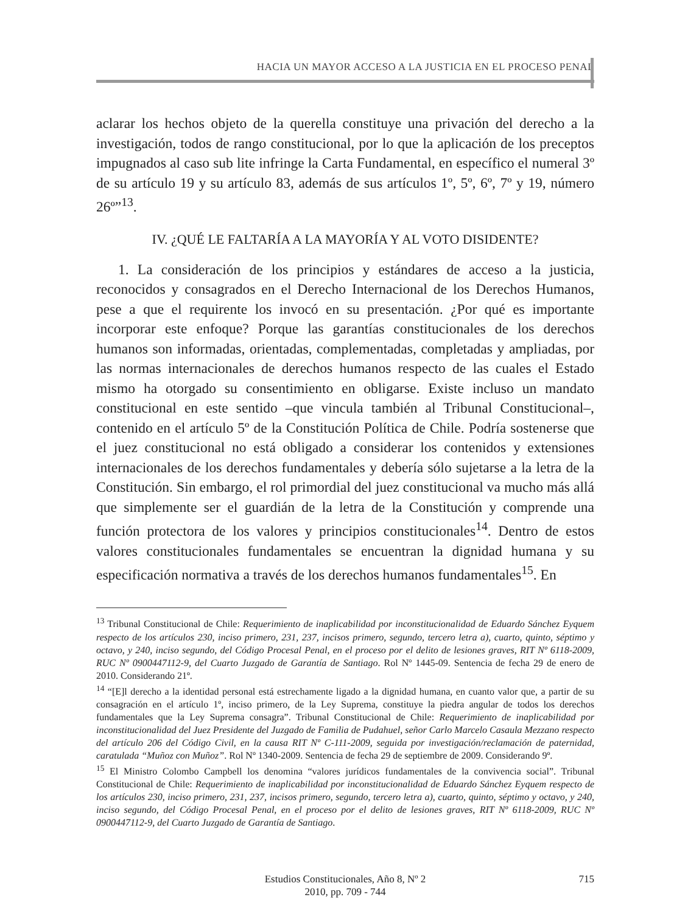HACIA UN MAYOR ACCESO A LA JUSTICIA EN EL PROCESO PENAL
aclarar los hechos objeto de la querella constituye una privación del derecho a la investigación, todos de rango constitucional, por lo que la aplicación de los preceptos impugnados al caso sub lite infringe la Carta Fundamental, en específico el numeral 3º de su artículo 19 y su artículo 83, además de sus artículos 1º, 5º, 6º, 7º y 19, número 26º”<sup>13</sup>.
IV. ¿QUÉ LE FALTARÍA A LA MAYORÍA Y AL VOTO DISIDENTE?
1. La consideración de los principios y estándares de acceso a la justicia, reconocidos y consagrados en el Derecho Internacional de los Derechos Humanos, pese a que el requirente los invocó en su presentación. ¿Por qué es importante incorporar este enfoque? Porque las garantías constitucionales de los derechos humanos son informadas, orientadas, complementadas, completadas y ampliadas, por las normas internacionales de derechos humanos respecto de las cuales el Estado mismo ha otorgado su consentimiento en obligarse. Existe incluso un mandato constitucional en este sentido –que vincula también al Tribunal Constitucional–, contenido en el artículo 5º de la Constitución Política de Chile. Podría sostenerse que el juez constitucional no está obligado a considerar los contenidos y extensiones internacionales de los derechos fundamentales y debería sólo sujetarse a la letra de la Constitución. Sin embargo, el rol primordial del juez constitucional va mucho más allá que simplemente ser el guardián de la letra de la Constitución y comprende una función protectora de los valores y principios constitucionales<sup>14</sup>. Dentro de estos valores constitucionales fundamentales se encuentran la dignidad humana y su especificación normativa a través de los derechos humanos fundamentales<sup>15</sup>. En
<sup>13</sup> Tribunal Constitucional de Chile: Requerimiento de inaplicabilidad por inconstitucionalidad de Eduardo Sánchez Eyquem respecto de los artículos 230, inciso primero, 231, 237, incisos primero, segundo, tercero letra a), cuarto, quinto, séptimo y octavo, y 240, inciso segundo, del Código Procesal Penal, en el proceso por el delito de lesiones graves, RIT Nº 6118-2009, RUC Nº 0900447112-9, del Cuarto Juzgado de Garantía de Santiago. Rol Nº 1445-09. Sentencia de fecha 29 de enero de 2010. Considerando 21º.
<sup>14</sup> “[E]l derecho a la identidad personal está estrechamente ligado a la dignidad humana, en cuanto valor que, a partir de su consagración en el artículo 1º, inciso primero, de la Ley Suprema, constituye la piedra angular de todos los derechos fundamentales que la Ley Suprema consagra”. Tribunal Constitucional de Chile: Requerimiento de inaplicabilidad por inconstitucionalidad del Juez Presidente del Juzgado de Familia de Pudahuel, señor Carlo Marcelo Casaula Mezzano respecto del artículo 206 del Código Civil, en la causa RIT Nº C-111-2009, seguida por investigación/reclamación de paternidad, caratulada “Muñoz con Muñoz”. Rol Nº 1340-2009. Sentencia de fecha 29 de septiembre de 2009. Considerando 9º.
<sup>15</sup> El Ministro Colombo Campbell los denomina “valores jurídicos fundamentales de la convivencia social”. Tribunal Constitucional de Chile: Requerimiento de inaplicabilidad por inconstitucionalidad de Eduardo Sánchez Eyquem respecto de los artículos 230, inciso primero, 231, 237, incisos primero, segundo, tercero letra a), cuarto, quinto, séptimo y octavo, y 240, inciso segundo, del Código Procesal Penal, en el proceso por el delito de lesiones graves, RIT Nº 6118-2009, RUC Nº 0900447112-9, del Cuarto Juzgado de Garantía de Santiago.
Estudios Constitucionales, Año 8, Nº 2
2010, pp. 709 - 744
715